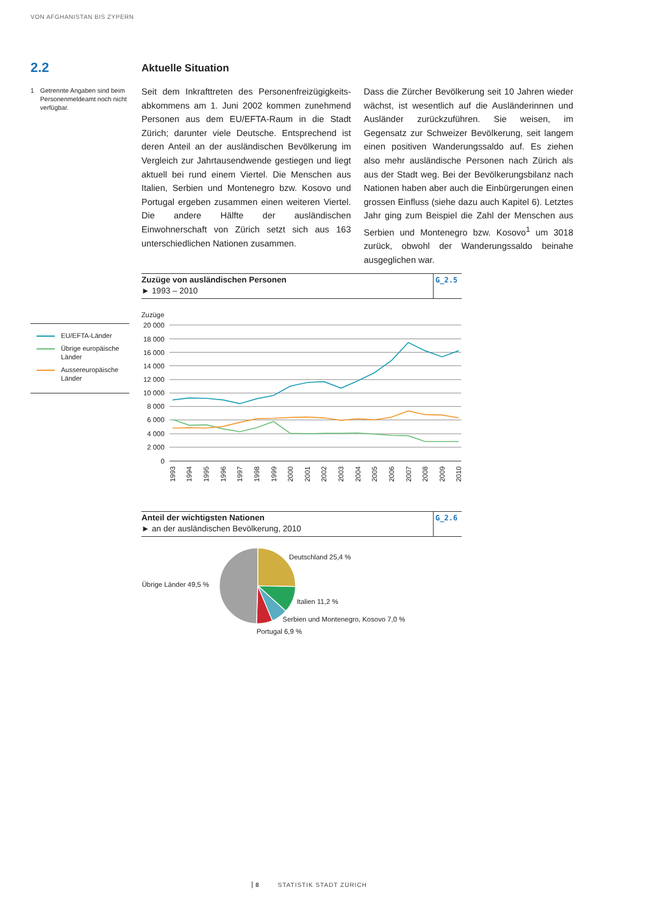VON AFGHANISTAN BIS ZYPERN
2.2 Aktuelle Situation
1 Getrennte Angaben sind beim Personenmeldeamt noch nicht verfügbar.
Seit dem Inkrafttreten des Personenfreizügigkeits­abkommens am 1. Juni 2002 kommen zunehmend Personen aus dem EU/EFTA-Raum in die Stadt Zürich; darunter viele Deutsche. Entsprechend ist deren Anteil an der ausländischen Bevölkerung im Vergleich zur Jahrtausendwende gestiegen und liegt aktuell bei rund einem Viertel. Die Menschen aus Italien, Serbien und Montenegro bzw. Kosovo und Portugal ergeben zusammen einen weiteren Viertel. Die andere Hälfte der ausländischen Einwohnerschaft von Zürich setzt sich aus 163 unterschiedlichen Nationen zusammen.
Dass die Zürcher Bevölkerung seit 10 Jahren wieder wächst, ist wesentlich auf die Ausländerinnen und Ausländer zurückzuführen. Sie weisen, im Gegensatz zur Schweizer Bevölkerung, seit langem einen positiven Wanderungssaldo auf. Es ziehen also mehr ausländische Personen nach Zürich als aus der Stadt weg. Bei der Bevölkerungsbilanz nach Nationen haben aber auch die Einbürgerungen einen grossen Einfluss (siehe dazu auch Kapitel 6). Letztes Jahr ging zum Beispiel die Zahl der Menschen aus Serbien und Montenegro bzw. Kosovo<sup>1</sup> um 3018 zurück, obwohl der Wanderungssaldo beinahe ausgeglichen war.
Zuzüge von ausländischen Personen
► 1993 – 2010
G_2.5
EU/EFTA-Länder
Übrige europäische Länder
Aussereuropäische Länder
Zuzüge
20 000
18 000
16 000
14 000
12 000
10 000
8 000
6 000
4 000
2 000
0
1993
1994
1995
1996
1997
1998
1999
2000
2001
2002
2003
2004
2005
2006
2007
2008
2009
2010
Anteil der wichtigsten Nationen
► an der ausländischen Bevölkerung, 2010
G_2.6
Deutschland 25,4 %
Übrige Länder 49,5 %
Italien 11,2 %
Serbien und Montenegro, Kosovo 7,0 %
Portugal 6,9 %
8 STATISTIK STADT ZÜRICH